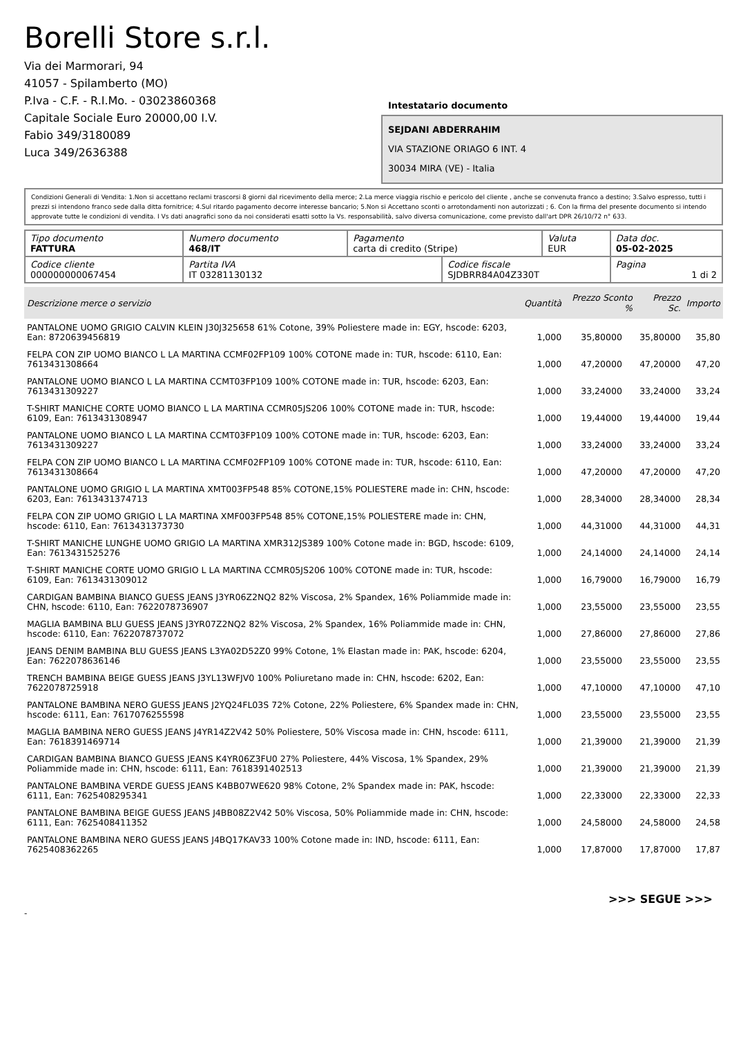Borelli Store s.r.l.
Via dei Marmorari, 94
41057 - Spilamberto (MO)
P.Iva - C.F. - R.I.Mo. - 03023860368
Capitale Sociale Euro 20000,00 I.V.
Fabio 349/3180089
Luca 349/2636388
Intestatario documento
SEJDANI ABDERRAHIM
VIA STAZIONE ORIAGO 6 INT. 4
30034 MIRA (VE) - Italia
Condizioni Generali di Vendita: 1.Non si accettano reclami trascorsi 8 giorni dal ricevimento della merce; 2.La merce viaggia rischio e pericolo del cliente , anche se convenuta franco a destino; 3.Salvo espresso, tutti i prezzi si intendono franco sede dalla ditta fornitrice; 4.Sul ritardo pagamento decorre interesse bancario; 5.Non si Accettano sconti o arrotondamenti non autorizzati ; 6. Con la firma del presente documento si intendo approvate tutte le condizioni di vendita. I Vs dati anagrafici sono da noi considerati esatti sotto la Vs. responsabilità, salvo diversa comunicazione, come previsto dall'art DPR 26/10/72 n° 633.
| Tipo documento FATTURA | Numero documento 468/IT | Pagamento carta di credito (Stripe) | | Valuta EUR | Data doc. 05-02-2025 |
| Codice cliente 000000000067454 | Partita IVA IT 03281130132 | | Codice fiscale SJDBRR84A04Z330T | | Pagina 1 di 2 |
| Descrizione merce o servizio | Quantità | Prezzo Sconto % | Prezzo Sc. | Importo |
| --- | --- | --- | --- | --- |
| PANTALONE UOMO GRIGIO CALVIN KLEIN J30J325658 61% Cotone, 39% Poliestere made in: EGY, hscode: 6203, Ean: 8720639456819 | 1,000 | 35,80000 | 35,80000 | 35,80 |
| FELPA CON ZIP UOMO BIANCO L LA MARTINA CCMF02FP109 100% COTONE made in: TUR, hscode: 6110, Ean: 7613431308664 | 1,000 | 47,20000 | 47,20000 | 47,20 |
| PANTALONE UOMO BIANCO L LA MARTINA CCMT03FP109 100% COTONE made in: TUR, hscode: 6203, Ean: 7613431309227 | 1,000 | 33,24000 | 33,24000 | 33,24 |
| T-SHIRT MANICHE CORTE UOMO BIANCO L LA MARTINA CCMR05JS206 100% COTONE made in: TUR, hscode: 6109, Ean: 7613431308947 | 1,000 | 19,44000 | 19,44000 | 19,44 |
| PANTALONE UOMO BIANCO L LA MARTINA CCMT03FP109 100% COTONE made in: TUR, hscode: 6203, Ean: 7613431309227 | 1,000 | 33,24000 | 33,24000 | 33,24 |
| FELPA CON ZIP UOMO BIANCO L LA MARTINA CCMF02FP109 100% COTONE made in: TUR, hscode: 6110, Ean: 7613431308664 | 1,000 | 47,20000 | 47,20000 | 47,20 |
| PANTALONE UOMO GRIGIO L LA MARTINA XMT003FP548 85% COTONE,15% POLIESTERE made in: CHN, hscode: 6203, Ean: 7613431374713 | 1,000 | 28,34000 | 28,34000 | 28,34 |
| FELPA CON ZIP UOMO GRIGIO L LA MARTINA XMF003FP548 85% COTONE,15% POLIESTERE made in: CHN, hscode: 6110, Ean: 7613431373730 | 1,000 | 44,31000 | 44,31000 | 44,31 |
| T-SHIRT MANICHE LUNGHE UOMO GRIGIO LA MARTINA XMR312JS389 100% Cotone made in: BGD, hscode: 6109, Ean: 7613431525276 | 1,000 | 24,14000 | 24,14000 | 24,14 |
| T-SHIRT MANICHE CORTE UOMO GRIGIO L LA MARTINA CCMR05JS206 100% COTONE made in: TUR, hscode: 6109, Ean: 7613431309012 | 1,000 | 16,79000 | 16,79000 | 16,79 |
| CARDIGAN BAMBINA BIANCO GUESS JEANS J3YR06Z2NQ2 82% Viscosa, 2% Spandex, 16% Poliammide made in: CHN, hscode: 6110, Ean: 7622078736907 | 1,000 | 23,55000 | 23,55000 | 23,55 |
| MAGLIA BAMBINA BLU GUESS JEANS J3YR07Z2NQ2 82% Viscosa, 2% Spandex, 16% Poliammide made in: CHN, hscode: 6110, Ean: 7622078737072 | 1,000 | 27,86000 | 27,86000 | 27,86 |
| JEANS DENIM BAMBINA BLU GUESS JEANS L3YA02D52Z0 99% Cotone, 1% Elastan made in: PAK, hscode: 6204, Ean: 7622078636146 | 1,000 | 23,55000 | 23,55000 | 23,55 |
| TRENCH BAMBINA BEIGE GUESS JEANS J3YL13WFJV0 100% Poliuretano made in: CHN, hscode: 6202, Ean: 7622078725918 | 1,000 | 47,10000 | 47,10000 | 47,10 |
| PANTALONE BAMBINA NERO GUESS JEANS J2YQ24FL03S 72% Cotone, 22% Poliestere, 6% Spandex made in: CHN, hscode: 6111, Ean: 7617076255598 | 1,000 | 23,55000 | 23,55000 | 23,55 |
| MAGLIA BAMBINA NERO GUESS JEANS J4YR14Z2V42 50% Poliestere, 50% Viscosa made in: CHN, hscode: 6111, Ean: 7618391469714 | 1,000 | 21,39000 | 21,39000 | 21,39 |
| CARDIGAN BAMBINA BIANCO GUESS JEANS K4YR06Z3FU0 27% Poliestere, 44% Viscosa, 1% Spandex, 29% Poliammide made in: CHN, hscode: 6111, Ean: 7618391402513 | 1,000 | 21,39000 | 21,39000 | 21,39 |
| PANTALONE BAMBINA VERDE GUESS JEANS K4BB07WE620 98% Cotone, 2% Spandex made in: PAK, hscode: 6111, Ean: 7625408295341 | 1,000 | 22,33000 | 22,33000 | 22,33 |
| PANTALONE BAMBINA BEIGE GUESS JEANS J4BB08Z2V42 50% Viscosa, 50% Poliammide made in: CHN, hscode: 6111, Ean: 7625408411352 | 1,000 | 24,58000 | 24,58000 | 24,58 |
| PANTALONE BAMBINA NERO GUESS JEANS J4BQ17KAV33 100% Cotone made in: IND, hscode: 6111, Ean: 7625408362265 | 1,000 | 17,87000 | 17,87000 | 17,87 |
>>> SEGUE >>>
-